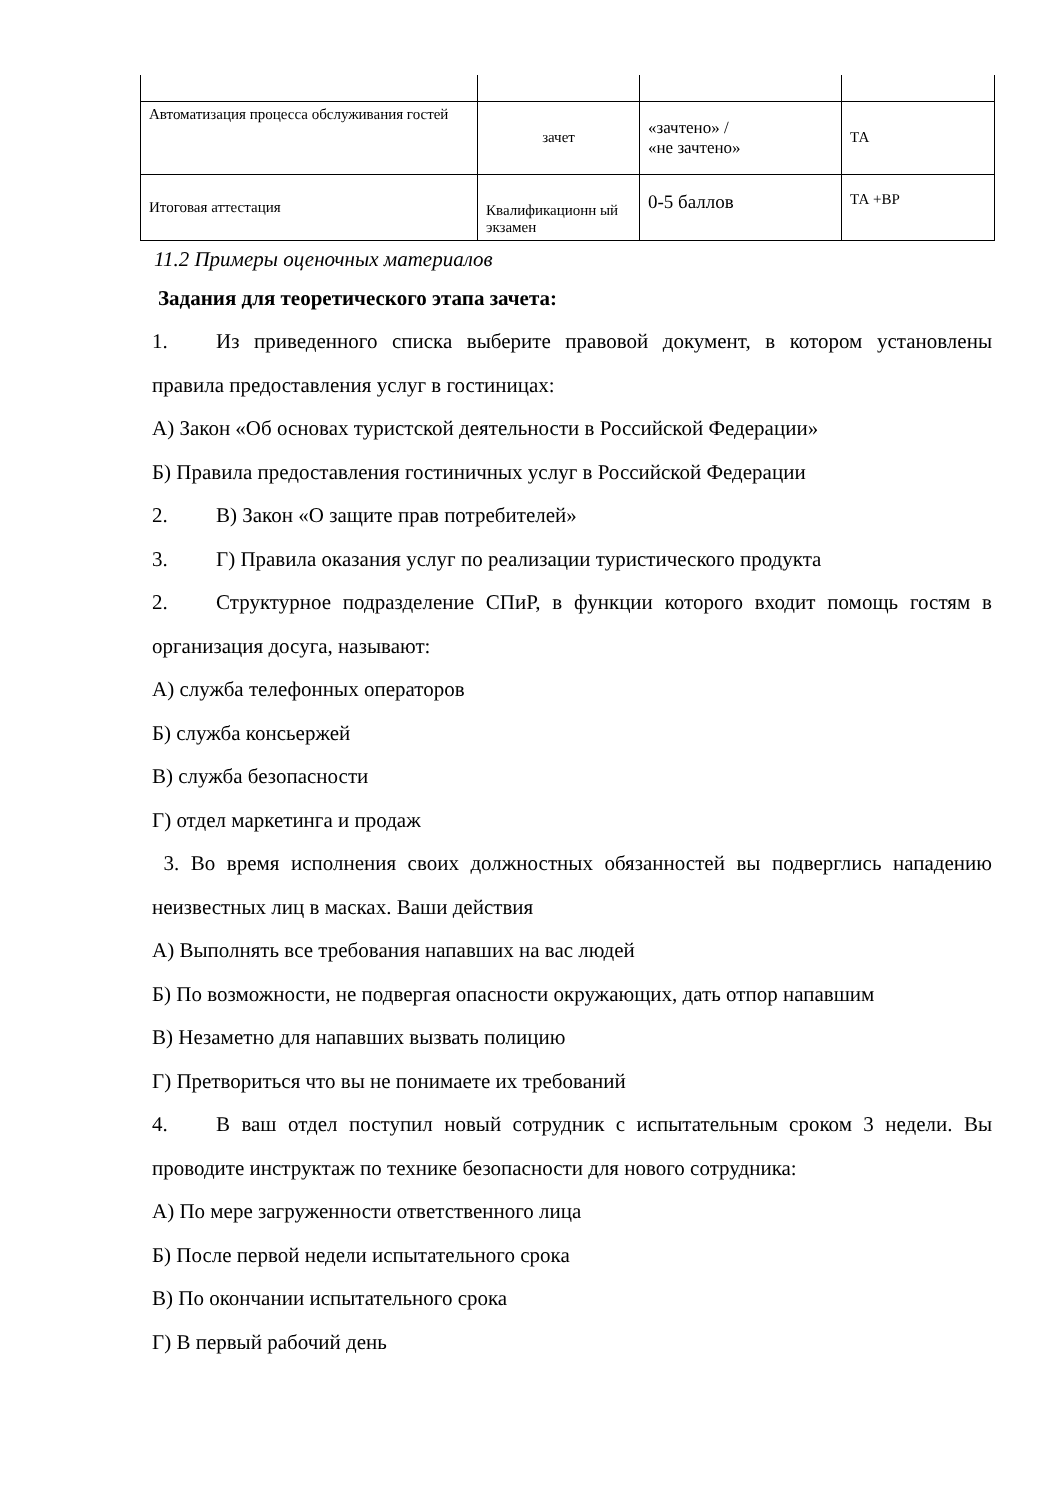| Автоматизация процесса обслуживания гостей | зачет | «зачтено» / «не зачтено» | ТА |
| Итоговая аттестация | Квалификационн ый экзамен | 0-5 баллов | ТА +ВР |
11.2 Примеры оценочных материалов
Задания для теоретического этапа зачета:
1. Из приведенного списка выберите правовой документ, в котором установлены правила предоставления услуг в гостиницах:
А) Закон «Об основах туристской деятельности в Российской Федерации»
Б) Правила предоставления гостиничных услуг в Российской Федерации
2. В) Закон «О защите прав потребителей»
3. Г) Правила оказания услуг по реализации туристического продукта
2. Структурное подразделение СПиР, в функции которого входит помощь гостям в организация досуга, называют:
А) служба телефонных операторов
Б) служба консьержей
В) служба безопасности
Г) отдел маркетинга и продаж
3. Во время исполнения своих должностных обязанностей вы подверглись нападению неизвестных лиц в масках. Ваши действия
А) Выполнять все требования напавших на вас людей
Б) По возможности, не подвергая опасности окружающих, дать отпор напавшим
В) Незаметно для напавших вызвать полицию
Г) Претвориться что вы не понимаете их требований
4. В ваш отдел поступил новый сотрудник с испытательным сроком 3 недели. Вы проводите инструктаж по технике безопасности для нового сотрудника:
А) По мере загруженности ответственного лица
Б) После первой недели испытательного срока
В) По окончании испытательного срока
Г) В первый рабочий день